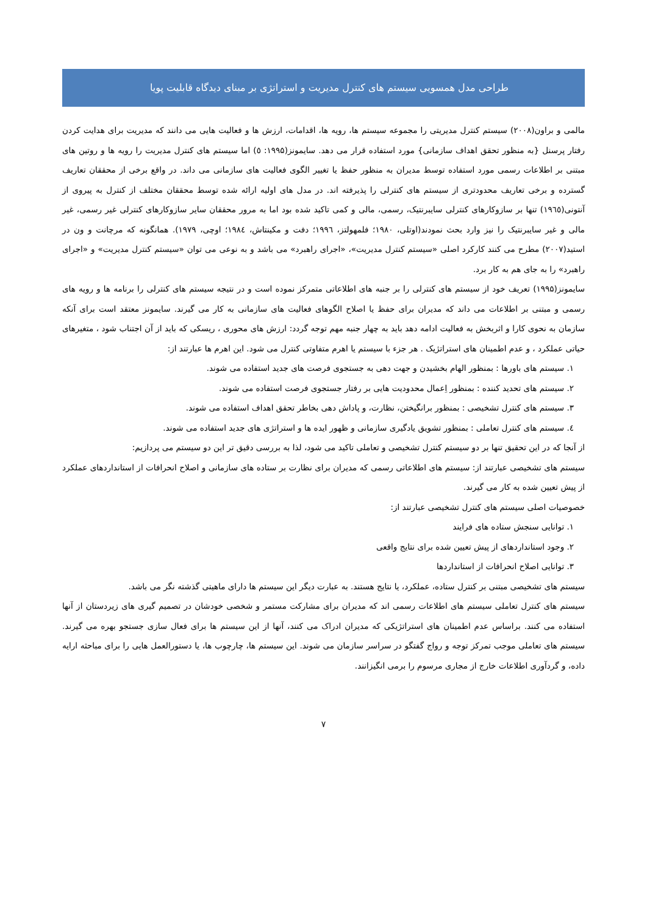طراحی مدل همسویی سیستم های کنترل مدیریت و استراتژی بر مبنای دیدگاه قابلیت پویا
مالمی و براون(۲۰۰۸) سیستم کنترل مدیریتی را مجموعه سیستم ها، رویه ها، اقدامات، ارزش ها و فعالیت هایی می دانند که مدیریت برای هدایت کردن رفتار پرسنل {به منظور تحقق اهداف سازمانی} مورد استفاده قرار می دهد. سایمونز(۱۹۹۵: ٥) اما سیستم های کنترل مدیریت را رویه ها و روتین های مبتنی بر اطلاعات رسمی مورد استفاده توسط مدیران به منظور حفظ یا تغییر الگوی فعالیت های سازمانی می داند. در واقع برخی از محققان تعاریف گسترده و برخی تعاریف محدودتری از سیستم های کنترلی را پذیرفته اند. در مدل های اولیه ارائه شده توسط محققان مختلف از کنترل به پیروی از آنتونی(۱۹٦٥) تنها بر سازوکارهای کنترلی سایبرنتیک، رسمی، مالی و کمی تاکید شده بود اما به مرور محققان سایر سازوکارهای کنترلی غیر رسمی، غیر مالی و غیر سایبرنتیک را نیز وارد بحث نمودند(اوتلی، ۱۹۸۰؛ فلمهولتز، ۱۹۹٦؛ دفت و مکینتاش، ۱۹۸٤؛ اوچی، ۱۹۷۹). همانگونه که مرچانت و ون در استید(۲۰۰۷) مطرح می کنند کارکرد اصلی «سیستم کنترل مدیریت»، «اجرای راهبرد» می باشد و به نوعی می توان «سیستم کنترل مدیریت» و «اجرای راهبرد» را به جای هم به کار برد.
سایمونز(۱۹۹۵) تعریف خود از سیستم های کنترلی را بر جنبه های اطلاعاتی متمرکز نموده است و در نتیجه سیستم های کنترلی را برنامه ها و رویه های رسمی و مبتنی بر اطلاعات می داند که مدیران برای حفظ یا اصلاح الگوهای فعالیت های سازمانی به کار می گیرند. سایمونز معتقد است برای آنکه سازمان به نحوی کارا و اثربخش به فعالیت ادامه دهد باید به چهار جنبه مهم توجه گردد: ارزش های محوری ، ریسکی که باید از آن اجتناب شود ، متغیرهای حیاتی عملکرد ، و عدم اطمینان های استراتژیک . هر جزء با سیستم یا اهرم متفاوتی کنترل می شود. این اهرم ها عبارتند از:
۱. سیستم های باورها : بمنظور الهام بخشیدن و جهت دهی به جستجوی فرصت های جدید استفاده می شوند.
۲. سیستم های تحدید کننده : بمنظور اِعمال محدودیت هایی بر رفتار جستجوی فرصت استفاده می شوند.
۳. سیستم های کنترل تشخیصی : بمنظور برانگیختن، نظارت، و پاداش دهی بخاطر تحقق اهداف استفاده می شوند.
٤. سیستم های کنترل تعاملی : بمنظور تشویق یادگیری سازمانی و ظهور ایده ها و استراتژی های جدید استفاده می شوند.
از آنجا که در این تحقیق تنها بر دو سیستم کنترل تشخیصی و تعاملی تاکید می شود، لذا به بررسی دقیق تر این دو سیستم می پردازیم:
سیستم های تشخیصی عبارتند از: سیستم های اطلاعاتی رسمی که مدیران برای نظارت بر ستاده های سازمانی و اصلاح انحرافات از استانداردهای عملکرد از پیش تعیین شده به کار می گیرند.
خصوصیات اصلی سیستم های کنترل تشخیصی عبارتند از:
۱. توانایی سنجش ستاده های فرایند
۲. وجود استانداردهای از پیش تعیین شده برای نتایج واقعی
۳. توانایی اصلاح انحرافات از استانداردها
سیستم های تشخیصی مبتنی بر کنترل ستاده، عملکرد، یا نتایج هستند. به عبارت دیگر این سیستم ها دارای ماهیتی گذشته نگر می باشد.
سیستم های کنترل تعاملی سیستم های اطلاعات رسمی اند که مدیران برای مشارکت مستمر و شخصی خودشان در تصمیم گیری های زیردستان از آنها استفاده می کنند. براساس عدم اطمینان های استراتژیکی که مدیران ادراک می کنند، آنها از این سیستم ها برای فعال سازی جستجو بهره می گیرند. سیستم های تعاملی موجب تمرکز توجه و رواج گفتگو در سراسر سازمان می شوند. این سیستم ها، چارچوب ها، یا دستورالعمل هایی را برای مباحثه ارایه داده، و گردآوری اطلاعات خارج از مجاری مرسوم را برمی انگیزانند.
۷